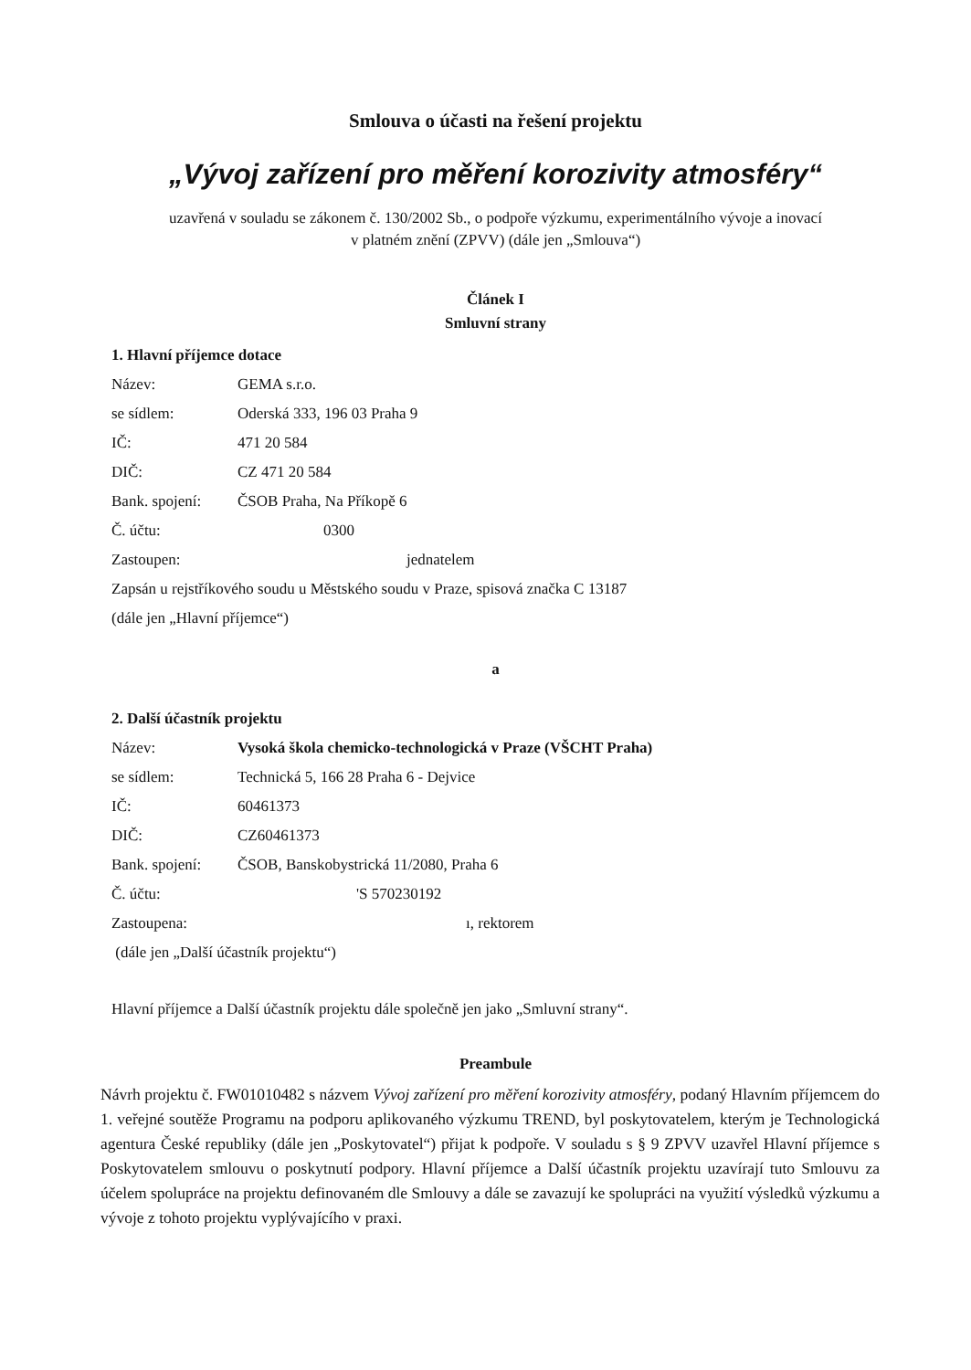Smlouva o účasti na řešení projektu
„Vývoj zařízení pro měření korozivity atmosféry“
uzavřená v souladu se zákonem č. 130/2002 Sb., o podpoře výzkumu, experimentálního vývoje a inovací
v platném znění (ZPVV) (dále jen „Smlouva“)
Článek I
Smluvní strany
1. Hlavní příjemce dotace
Název: GEMA s.r.o.
se sídlem: Oderská 333, 196 03 Praha 9
IČ: 471 20 584
DIČ: CZ 471 20 584
Bank. spojení: ČSOB Praha, Na Příkopě 6
Č. účtu: 0300
Zastoupen: jednatelem
Zapsán u rejstříkového soudu u Městského soudu v Praze, spisová značka C 13187
(dále jen „Hlavní příjemce“)
a
2. Další účastník projektu
Název: Vysoká škola chemicko-technologická v Praze (VŠCHT Praha)
se sídlem: Technická 5, 166 28 Praha 6 - Dejvice
IČ: 60461373
DIČ: CZ60461373
Bank. spojení: ČSOB, Banskobystrická 11/2080, Praha 6
Č. účtu: 'S 570230192
Zastoupena: ı, rektorem
(dále jen „Další účastník projektu“)
Hlavní příjemce a Další účastník projektu dále společně jen jako „Smluvní strany“.
Preambule
Návrh projektu č. FW01010482 s názvem Vývoj zařízení pro měření korozivity atmosféry, podaný Hlavním příjemcem do 1. veřejné soutěže Programu na podporu aplikovaného výzkumu TREND, byl poskytovatelem, kterým je Technologická agentura České republiky (dále jen „Poskytovatel“) přijat k podpoře. V souladu s § 9 ZPVV uzavřel Hlavní příjemce s Poskytovatelem smlouvu o poskytnutí podpory. Hlavní příjemce a Další účastník projektu uzavírají tuto Smlouvu za účelem spolupráce na projektu definovaném dle Smlouvy a dále se zavazují ke spolupráci na využití výsledků výzkumu a vývoje z tohoto projektu vyplývajícího v praxi.